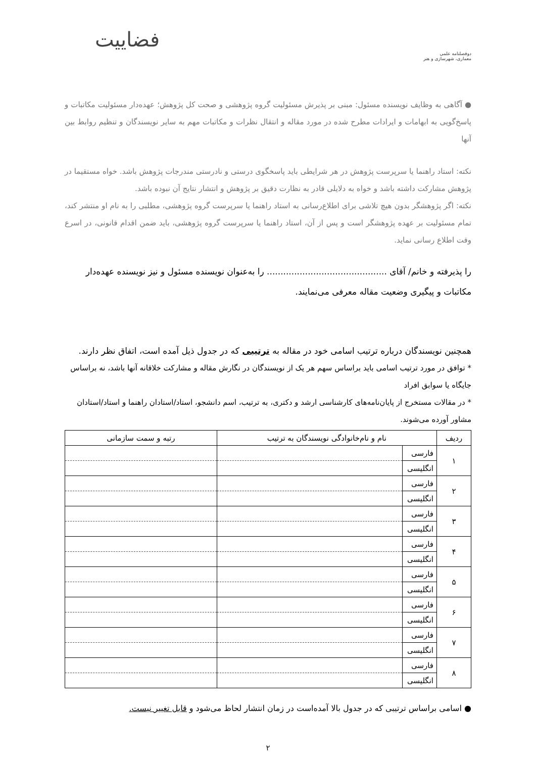فضاییت
دوفصلنامه علمی
معماری، شهرسازی و هنر
● آگاهی به وظایف نویسنده مسئول: مبنی بر پذیرش مسئولیت گروه پژوهشی و صحت کل پژوهش؛ عهده‌دار مسئولیت مکاتبات و پاسخ‌گویی به ابهامات و ایرادات مطرح شده در مورد مقاله و انتقال نظرات و مکاتبات مهم به سایر نویسندگان و تنظیم روابط بین آنها
نکته: استاد راهنما یا سرپرست پژوهش در هر شرایطی باید پاسخگوی درستی و نادرستی مندرجات پژوهش باشد. خواه مستقیما در پژوهش مشارکت داشته باشد و خواه به دلایلی قادر به نظارت دقیق بر پژوهش و انتشار نتایج آن نبوده باشد.
نکته: اگر پژوهشگر بدون هیچ تلاشی برای اطلاع‌رسانی به استاد راهنما یا سرپرست گروه پژوهشی، مطلبی را به نام او منتشر کند، تمام مسئولیت بر عهده پژوهشگر است و پس از آن، استاد راهنما یا سرپرست گروه پژوهشی، باید ضمن اقدام قانونی، در اسرع وقت اطلاع رسانی نماید.
را پذیرفته و خانم/ آقای ............................................ را به‌عنوان نویسنده مسئول و نیز نویسنده عهده‌دار مکاتبات و پیگیری وضعیت مقاله معرفی می‌نمایند.
همچنین نویسندگان درباره ترتیب اسامی خود در مقاله به ترتیبی که در جدول ذیل آمده است، اتفاق نظر دارند.
* توافق در مورد ترتیب اسامی باید براساس سهم هر یک از نویسندگان در نگارش مقاله و مشارکت خلاقانه آنها باشد، نه براساس جایگاه یا سوابق افراد
* در مقالات مستخرج از پایان‌نامه‌های کارشناسی ارشد و دکتری، به ترتیب، اسم دانشجو، استاد/استادان راهنما و استاد/استادان مشاور آورده می‌شوند.
| ردیف | نام و نام‌خانوادگی نویسندگان به ترتیب | | رتبه و سمت سازمانی |
| --- | --- | --- | --- |
| ۱ | فارسی | | |
| | انگلیسی | | |
| ۲ | فارسی | | |
| | انگلیسی | | |
| ۳ | فارسی | | |
| | انگلیسی | | |
| ۴ | فارسی | | |
| | انگلیسی | | |
| ۵ | فارسی | | |
| | انگلیسی | | |
| ۶ | فارسی | | |
| | انگلیسی | | |
| ۷ | فارسی | | |
| | انگلیسی | | |
| ۸ | فارسی | | |
| | انگلیسی | | |
● اسامی براساس ترتیبی که در جدول بالا آمده‌است در زمان انتشار لحاظ می‌شود و قابل تغییر نیست.
۲